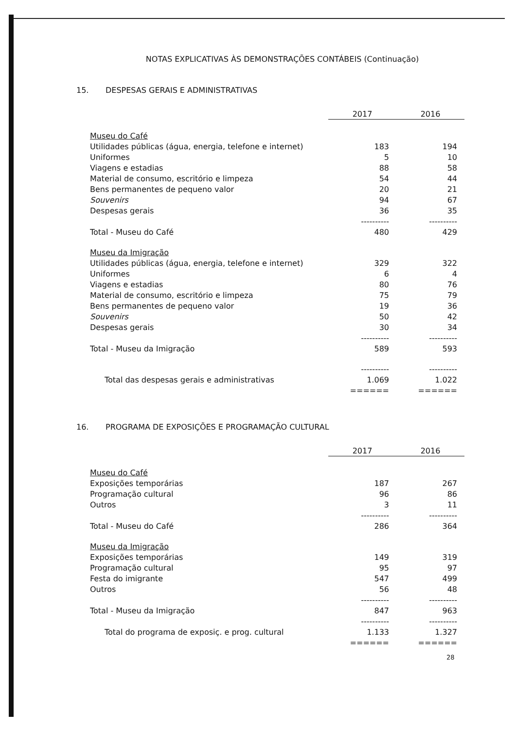NOTAS EXPLICATIVAS ÀS DEMONSTRAÇÕES CONTÁBEIS (Continuação)
15. DESPESAS GERAIS E ADMINISTRATIVAS
| | 2017 | 2016 |
| --- | --- | --- |
| Museu do Café | | |
| Utilidades públicas (água, energia, telefone e internet) | 183 | 194 |
| Uniformes | 5 | 10 |
| Viagens e estadias | 88 | 58 |
| Material de consumo, escritório e limpeza | 54 | 44 |
| Bens permanentes de pequeno valor | 20 | 21 |
| Souvenirs | 94 | 67 |
| Despesas gerais | 36 | 35 |
| | ---------- | ---------- |
| Total - Museu do Café | 480 | 429 |
| Museu da Imigração | | |
| Utilidades públicas (água, energia, telefone e internet) | 329 | 322 |
| Uniformes | 6 | 4 |
| Viagens e estadias | 80 | 76 |
| Material de consumo, escritório e limpeza | 75 | 79 |
| Bens permanentes de pequeno valor | 19 | 36 |
| Souvenirs | 50 | 42 |
| Despesas gerais | 30 | 34 |
| | ---------- | ---------- |
| Total - Museu da Imigração | 589 | 593 |
| | ---------- | ---------- |
| Total das despesas gerais e administrativas | 1.069 | 1.022 |
| | ====== | ====== |
16. PROGRAMA DE EXPOSIÇÕES E PROGRAMAÇÃO CULTURAL
| | 2017 | 2016 |
| --- | --- | --- |
| Museu do Café | | |
| Exposições temporárias | 187 | 267 |
| Programação cultural | 96 | 86 |
| Outros | 3 | 11 |
| | ---------- | ---------- |
| Total - Museu do Café | 286 | 364 |
| Museu da Imigração | | |
| Exposições temporárias | 149 | 319 |
| Programação cultural | 95 | 97 |
| Festa do imigrante | 547 | 499 |
| Outros | 56 | 48 |
| | ---------- | ---------- |
| Total - Museu da Imigração | 847 | 963 |
| | ---------- | ---------- |
| Total do programa de exposiç. e prog. cultural | 1.133 | 1.327 |
| | ====== | ====== |
28